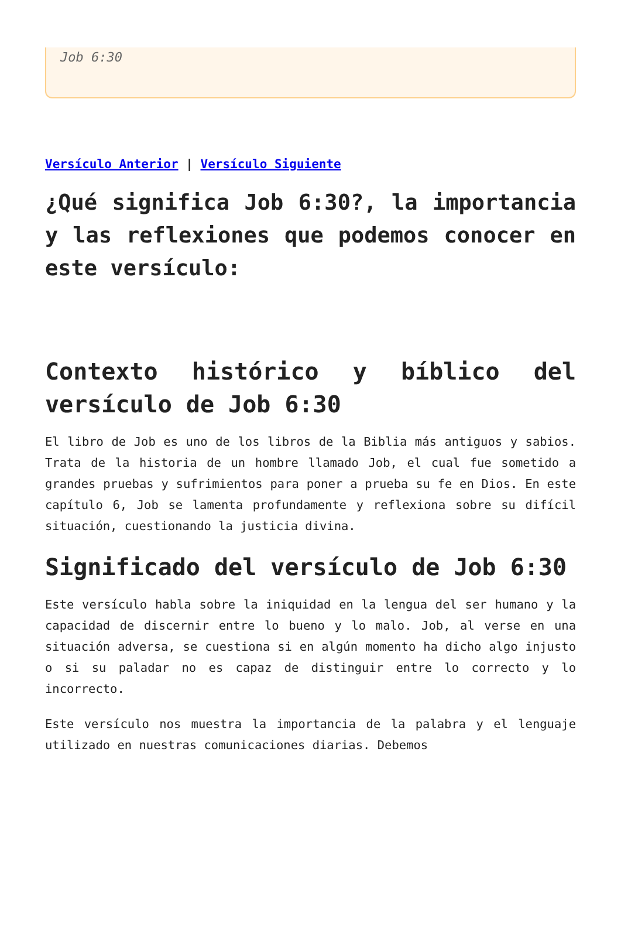Job 6:30
Versículo Anterior | Versículo Siguiente
¿Qué significa Job 6:30?, la importancia y las reflexiones que podemos conocer en este versículo:
Contexto histórico y bíblico del versículo de Job 6:30
El libro de Job es uno de los libros de la Biblia más antiguos y sabios. Trata de la historia de un hombre llamado Job, el cual fue sometido a grandes pruebas y sufrimientos para poner a prueba su fe en Dios. En este capítulo 6, Job se lamenta profundamente y reflexiona sobre su difícil situación, cuestionando la justicia divina.
Significado del versículo de Job 6:30
Este versículo habla sobre la iniquidad en la lengua del ser humano y la capacidad de discernir entre lo bueno y lo malo. Job, al verse en una situación adversa, se cuestiona si en algún momento ha dicho algo injusto o si su paladar no es capaz de distinguir entre lo correcto y lo incorrecto.
Este versículo nos muestra la importancia de la palabra y el lenguaje utilizado en nuestras comunicaciones diarias. Debemos